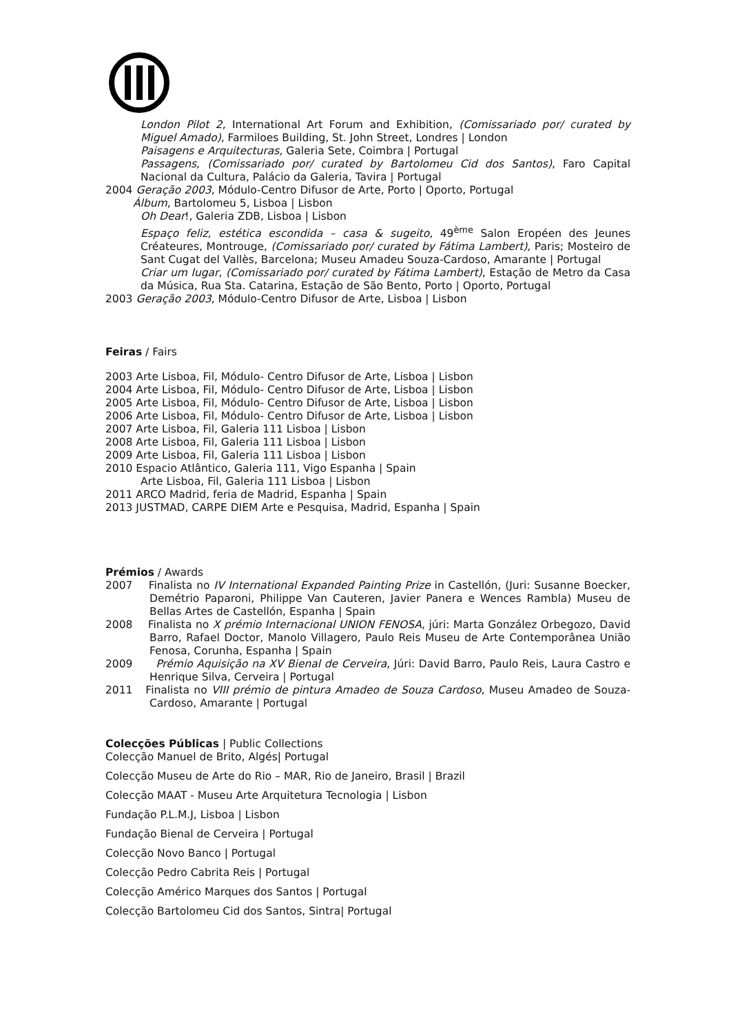London Pilot 2, International Art Forum and Exhibition, (Comissariado por/ curated by Miguel Amado), Farmiloes Building, St. John Street, Londres | London
Paisagens e Arquitecturas, Galeria Sete, Coimbra | Portugal
Passagens, (Comissariado por/ curated by Bartolomeu Cid dos Santos), Faro Capital Nacional da Cultura, Palácio da Galeria, Tavira | Portugal
2004 Geração 2003, Módulo-Centro Difusor de Arte, Porto | Oporto, Portugal
Álbum, Bartolomeu 5, Lisboa | Lisbon
Oh Dear!, Galeria ZDB, Lisboa | Lisbon
Espaço feliz, estética escondida – casa & sugeito, 49<sup>ème</sup> Salon Eropéen des Jeunes Créateures, Montrouge, (Comissariado por/ curated by Fátima Lambert), Paris; Mosteiro de Sant Cugat del Vallès, Barcelona; Museu Amadeu Souza-Cardoso, Amarante | Portugal
Criar um lugar, (Comissariado por/ curated by Fátima Lambert), Estação de Metro da Casa da Música, Rua Sta. Catarina, Estação de São Bento, Porto | Oporto, Portugal
2003 Geração 2003, Módulo-Centro Difusor de Arte, Lisboa | Lisbon
Feiras / Fairs
2003 Arte Lisboa, Fil, Módulo- Centro Difusor de Arte, Lisboa | Lisbon
2004 Arte Lisboa, Fil, Módulo- Centro Difusor de Arte, Lisboa | Lisbon
2005 Arte Lisboa, Fil, Módulo- Centro Difusor de Arte, Lisboa | Lisbon
2006 Arte Lisboa, Fil, Módulo- Centro Difusor de Arte, Lisboa | Lisbon
2007 Arte Lisboa, Fil, Galeria 111 Lisboa | Lisbon
2008 Arte Lisboa, Fil, Galeria 111 Lisboa | Lisbon
2009 Arte Lisboa, Fil, Galeria 111 Lisboa | Lisbon
2010 Espacio Atlântico, Galeria 111, Vigo Espanha | Spain
Arte Lisboa, Fil, Galeria 111 Lisboa | Lisbon
2011 ARCO Madrid, feria de Madrid, Espanha | Spain
2013 JUSTMAD, CARPE DIEM Arte e Pesquisa, Madrid, Espanha | Spain
Prémios / Awards
2007 Finalista no IV International Expanded Painting Prize in Castellón, (Juri: Susanne Boecker, Demétrio Paparoni, Philippe Van Cauteren, Javier Panera e Wences Rambla) Museu de Bellas Artes de Castellón, Espanha | Spain
2008 Finalista no X prémio Internacional UNION FENOSA, júri: Marta González Orbegozo, David Barro, Rafael Doctor, Manolo Villagero, Paulo Reis Museu de Arte Contemporânea União Fenosa, Corunha, Espanha | Spain
2009 Prémio Aquisição na XV Bienal de Cerveira, Júri: David Barro, Paulo Reis, Laura Castro e Henrique Silva, Cerveira | Portugal
2011 Finalista no VIII prémio de pintura Amadeo de Souza Cardoso, Museu Amadeo de Souza-Cardoso, Amarante | Portugal
Colecções Públicas | Public Collections
Colecção Manuel de Brito, Algés| Portugal
Colecção Museu de Arte do Rio – MAR, Rio de Janeiro, Brasil | Brazil
Colecção MAAT - Museu Arte Arquitetura Tecnologia | Lisbon
Fundação P.L.M.J, Lisboa | Lisbon
Fundação Bienal de Cerveira | Portugal
Colecção Novo Banco | Portugal
Colecção Pedro Cabrita Reis | Portugal
Colecção Américo Marques dos Santos | Portugal
Colecção Bartolomeu Cid dos Santos, Sintra| Portugal